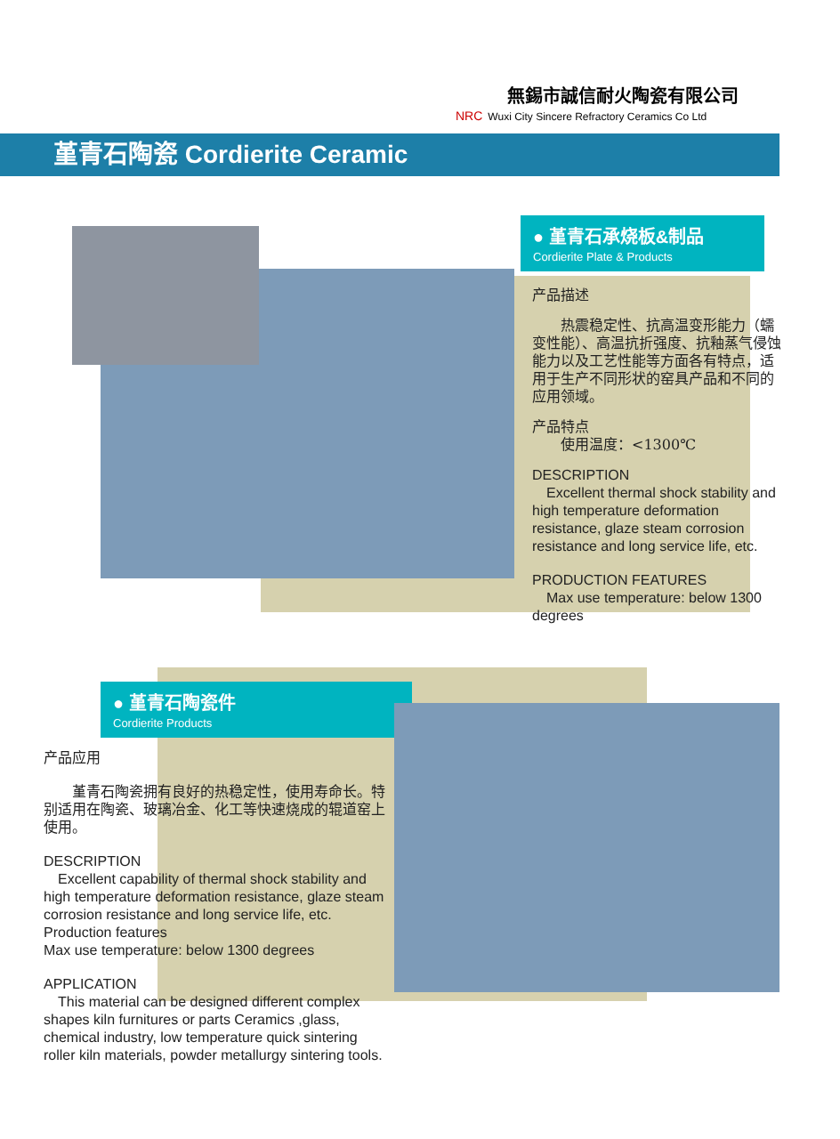無錫市誠信耐火陶瓷有限公司
NRC Wuxi City Sincere Refractory Ceramics Co Ltd
堇青石陶瓷 Cordierite Ceramic
● 堇青石承烧板&制品
Cordierite Plate & Products
产品描述
　　热震稳定性、抗高温变形能力（蠕变性能）、高温抗折强度、抗釉蒸气侵蚀能力以及工艺性能等方面各有特点，适用于生产不同形状的窑具产品和不同的应用领域。
产品特点
　　使用温度：<1300℃
DESCRIPTION
　Excellent thermal shock stability and high temperature deformation resistance, glaze steam corrosion resistance and long service life, etc.
PRODUCTION FEATURES
　Max use temperature: below 1300 degrees
● 堇青石陶瓷件
Cordierite Products
产品应用
　　堇青石陶瓷拥有良好的热稳定性，使用寿命长。特别适用在陶瓷、玻璃冶金、化工等快速烧成的辊道窑上使用。
DESCRIPTION
　Excellent capability of thermal shock stability and high temperature deformation resistance, glaze steam corrosion resistance and long service life, etc.
Production features
Max use temperature: below 1300 degrees
APPLICATION
　This material can be designed different complex shapes kiln furnitures or parts Ceramics ,glass, chemical industry, low temperature quick sintering roller kiln materials, powder metallurgy sintering tools.